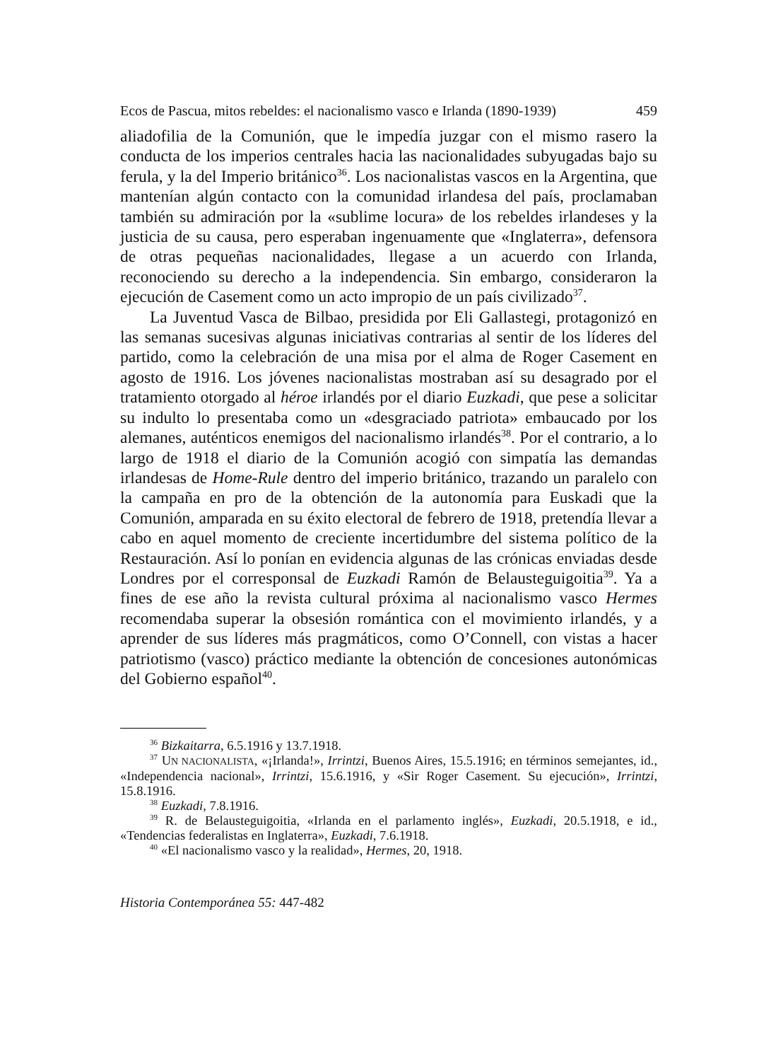Ecos de Pascua, mitos rebeldes: el nacionalismo vasco e Irlanda (1890-1939) 459
aliadofilia de la Comunión, que le impedía juzgar con el mismo rasero la conducta de los imperios centrales hacia las nacionalidades subyugadas bajo su ferula, y la del Imperio británico<sup>36</sup>. Los nacionalistas vascos en la Argentina, que mantenían algún contacto con la comunidad irlandesa del país, proclamaban también su admiración por la «sublime locura» de los rebeldes irlandeses y la justicia de su causa, pero esperaban ingenuamente que «Inglaterra», defensora de otras pequeñas nacionalidades, llegase a un acuerdo con Irlanda, reconociendo su derecho a la independencia. Sin embargo, consideraron la ejecución de Casement como un acto impropio de un país civilizado<sup>37</sup>.
La Juventud Vasca de Bilbao, presidida por Eli Gallastegi, protagonizó en las semanas sucesivas algunas iniciativas contrarias al sentir de los líderes del partido, como la celebración de una misa por el alma de Roger Casement en agosto de 1916. Los jóvenes nacionalistas mostraban así su desagrado por el tratamiento otorgado al héroe irlandés por el diario Euzkadi, que pese a solicitar su indulto lo presentaba como un «desgraciado patriota» embaucado por los alemanes, auténticos enemigos del nacionalismo irlandés<sup>38</sup>. Por el contrario, a lo largo de 1918 el diario de la Comunión acogió con simpatía las demandas irlandesas de Home-Rule dentro del imperio británico, trazando un paralelo con la campaña en pro de la obtención de la autonomía para Euskadi que la Comunión, amparada en su éxito electoral de febrero de 1918, pretendía llevar a cabo en aquel momento de creciente incertidumbre del sistema político de la Restauración. Así lo ponían en evidencia algunas de las crónicas enviadas desde Londres por el corresponsal de Euzkadi Ramón de Belausteguigoitia<sup>39</sup>. Ya a fines de ese año la revista cultural próxima al nacionalismo vasco Hermes recomendaba superar la obsesión romántica con el movimiento irlandés, y a aprender de sus líderes más pragmáticos, como O’Connell, con vistas a hacer patriotismo (vasco) práctico mediante la obtención de concesiones autonómicas del Gobierno español<sup>40</sup>.
<sup>36</sup> Bizkaitarra, 6.5.1916 y 13.7.1918.
<sup>37</sup> UN NACIONALISTA, «¡Irlanda!», Irrintzi, Buenos Aires, 15.5.1916; en términos semejantes, id., «Independencia nacional», Irrintzi, 15.6.1916, y «Sir Roger Casement. Su ejecución», Irrintzi, 15.8.1916.
<sup>38</sup> Euzkadi, 7.8.1916.
<sup>39</sup> R. de Belausteguigoitia, «Irlanda en el parlamento inglés», Euzkadi, 20.5.1918, e id., «Tendencias federalistas en Inglaterra», Euzkadi, 7.6.1918.
<sup>40</sup> «El nacionalismo vasco y la realidad», Hermes, 20, 1918.
Historia Contemporánea 55: 447-482